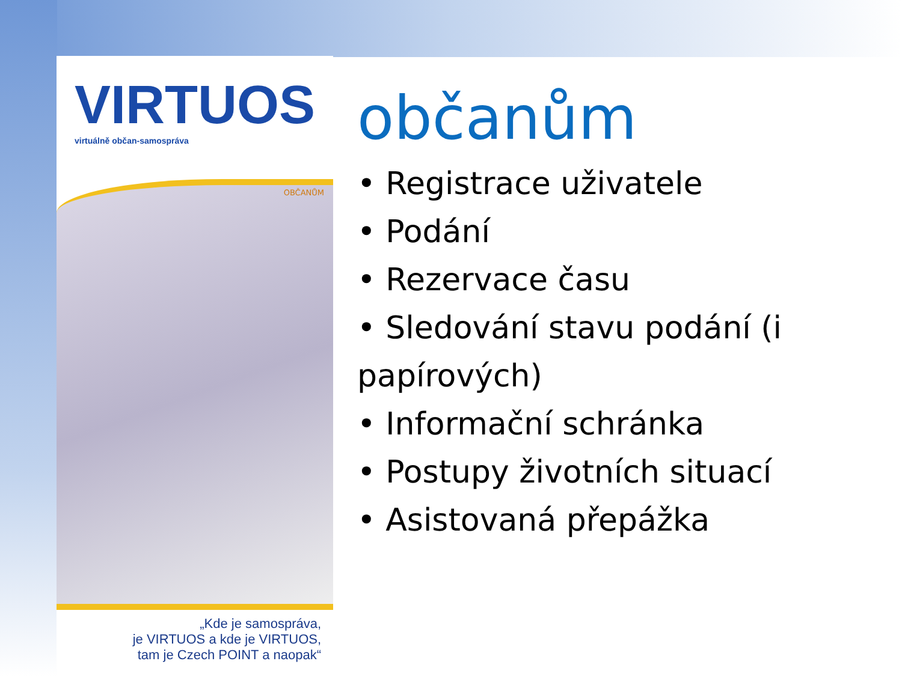VIRTUOS
virtuálně občan-samospráva
OBČANŮM
„Kde je samospráva,
je VIRTUOS a kde je VIRTUOS,
tam je Czech POINT a naopak“
občanům
• Registrace uživatele
• Podání
• Rezervace času
• Sledování stavu podání (i papírových)
• Informační schránka
• Postupy životních situací
• Asistovaná přepážka